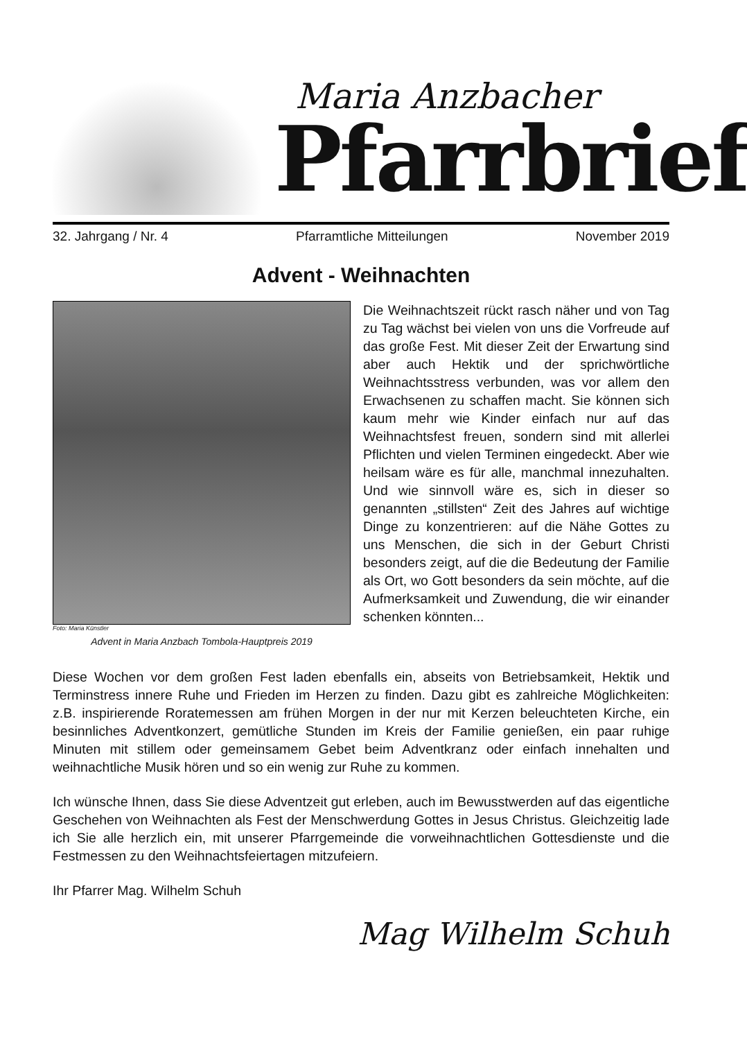Maria Anzbacher
Pfarrbrief
32. Jahrgang / Nr. 4 Pfarramtliche Mitteilungen November 2019
Advent - Weihnachten
Foto: Maria Künstler
Advent in Maria Anzbach Tombola-Hauptpreis 2019
Die Weihnachtszeit rückt rasch näher und von Tag zu Tag wächst bei vielen von uns die Vorfreude auf das große Fest. Mit dieser Zeit der Erwartung sind aber auch Hektik und der sprichwörtliche Weihnachtsstress verbunden, was vor allem den Erwachsenen zu schaffen macht. Sie können sich kaum mehr wie Kinder einfach nur auf das Weihnachtsfest freuen, sondern sind mit allerlei Pflichten und vielen Terminen eingedeckt. Aber wie heilsam wäre es für alle, manchmal innezuhalten. Und wie sinnvoll wäre es, sich in dieser so genannten „stillsten“ Zeit des Jahres auf wichtige Dinge zu konzentrieren: auf die Nähe Gottes zu uns Menschen, die sich in der Geburt Christi besonders zeigt, auf die die Bedeutung der Familie als Ort, wo Gott besonders da sein möchte, auf die Aufmerksamkeit und Zuwendung, die wir einander schenken könnten...
Diese Wochen vor dem großen Fest laden ebenfalls ein, abseits von Betriebsamkeit, Hektik und Terminstress innere Ruhe und Frieden im Herzen zu finden. Dazu gibt es zahlreiche Möglichkeiten: z.B. inspirierende Roratemessen am frühen Morgen in der nur mit Kerzen beleuchteten Kirche, ein besinnliches Adventkonzert, gemütliche Stunden im Kreis der Familie genießen, ein paar ruhige Minuten mit stillem oder gemeinsamem Gebet beim Adventkranz oder einfach innehalten und weihnachtliche Musik hören und so ein wenig zur Ruhe zu kommen.
Ich wünsche Ihnen, dass Sie diese Adventzeit gut erleben, auch im Bewusstwerden auf das eigentliche Geschehen von Weihnachten als Fest der Menschwerdung Gottes in Jesus Christus. Gleichzeitig lade ich Sie alle herzlich ein, mit unserer Pfarrgemeinde die vorweihnachtlichen Gottesdienste und die Festmessen zu den Weihnachtsfeiertagen mitzufeiern.
Ihr Pfarrer Mag. Wilhelm Schuh
Mag Wilhelm Schuh